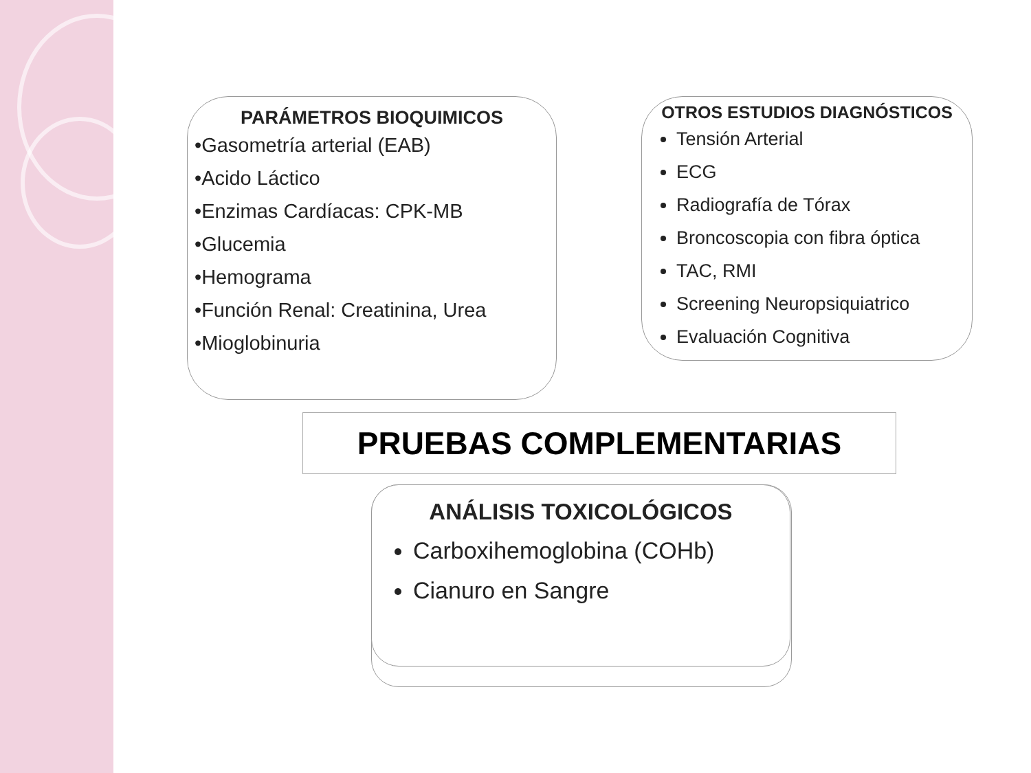PARÁMETROS BIOQUIMICOS
•Gasometría arterial (EAB)
•Acido Láctico
•Enzimas Cardíacas: CPK-MB
•Glucemia
•Hemograma
•Función Renal: Creatinina, Urea
•Mioglobinuria
OTROS ESTUDIOS DIAGNÓSTICOS
Tensión Arterial
ECG
Radiografía de Tórax
Broncoscopia con fibra óptica
TAC, RMI
Screening Neuropsiquiatrico
Evaluación Cognitiva
PRUEBAS COMPLEMENTARIAS
ANÁLISIS TOXICOLÓGICOS
Carboxihemoglobina (COHb)
Cianuro en Sangre